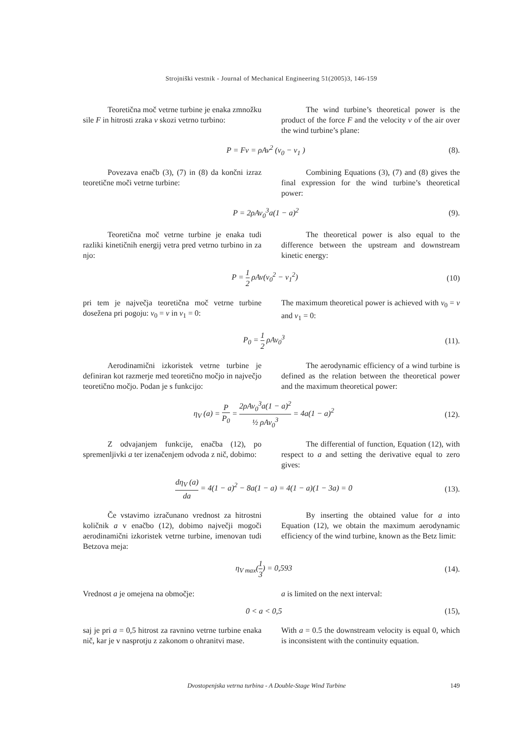Strojniški vestnik - Journal of Mechanical Engineering 51(2005)3, 146-159
Teoretična moč vetrne turbine je enaka zmnožku sile F in hitrosti zraka v skozi vetrno turbino:
The wind turbine’s theoretical power is the product of the force F and the velocity v of the air over the wind turbine’s plane:
P = Fv = ρAv<sup>2</sup> (v<sub>0</sub> − v<sub>1</sub> ) (8).
Povezava enačb (3), (7) in (8) da končni izraz teoretične moči vetrne turbine:
Combining Equations (3), (7) and (8) gives the final expression for the wind turbine’s theoretical power:
P = 2ρAv<sub>0</sub><sup>3</sup>a(1 − a)<sup>2</sup> (9).
Teoretična moč vetrne turbine je enaka tudi razliki kinetičnih energij vetra pred vetrno turbino in za njo:
The theoretical power is also equal to the difference between the upstream and downstream kinetic energy:
P = 1 2 ρAv(v<sub>0</sub><sup>2</sup> − v<sub>1</sub><sup>2</sup>) (10)
pri tem je največja teoretična moč vetrne turbine dosežena pri pogoju: v<sub>0</sub> = v in v<sub>1</sub> = 0:
The maximum theoretical power is achieved with v<sub>0</sub> = v and v<sub>1</sub> = 0:
P<sub>0</sub> = 1 2 ρAv<sub>0</sub><sup>3</sup> (11).
Aerodinamični izkoristek vetrne turbine je definiran kot razmerje med teoretično močjo in največjo teoretično močjo. Podan je s funkcijo:
The aerodynamic efficiency of a wind turbine is defined as the relation between the theoretical power and the maximum theoretical power:
η<sub>V</sub> (a) = P P<sub>0</sub> = 2ρAv<sub>0</sub><sup>3</sup>a(1 − a)<sup>2</sup> ½ ρAv<sub>0</sub><sup>3</sup> = 4a(1 − a)<sup>2</sup>
(12).
Z odvajanjem funkcije, enačba (12), po spremenljivki a ter izenačenjem odvoda z nič, dobimo:
The differential of function, Equation (12), with respect to a and setting the derivative equal to zero gives:
dη<sub>V</sub> (a) da = 4(1 − a)<sup>2</sup> − 8a(1 − a) = 4(1 − a)(1 − 3a) = 0
(13).
Če vstavimo izračunano vrednost za hitrostni količnik a v enačbo (12), dobimo največji mogoči aerodinamični izkoristek vetrne turbine, imenovan tudi Betzova meja:
By inserting the obtained value for a into Equation (12), we obtain the maximum aerodynamic efficiency of the wind turbine, known as the Betz limit:
η<sub>V max</sub>(1 3) = 0,593 (14).
Vrednost a je omejena na območje: a is limited on the next interval:
0 < a < 0,5 (15),
saj je pri a = 0,5 hitrost za ravnino vetrne turbine enaka nič, kar je v nasprotju z zakonom o ohranitvi mase.
With a = 0.5 the downstream velocity is equal 0, which is inconsistent with the continuity equation.
Dvostopenjska vetrna turbina - A Double-Stage Wind Turbine 149